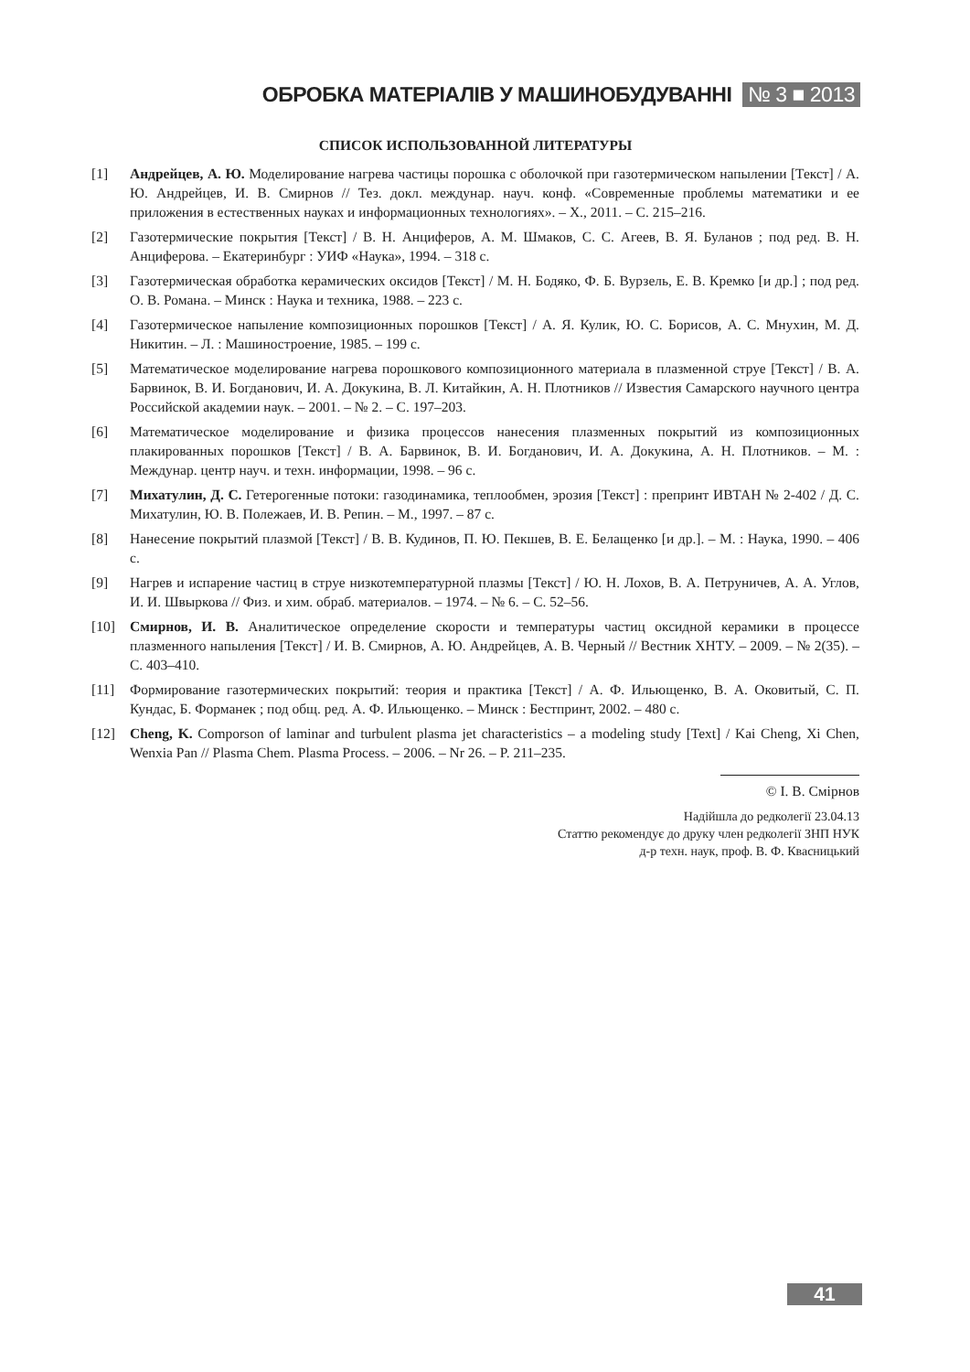ОБРОБКА МАТЕРІАЛІВ У МАШИНОБУДУВАННІ № 3 ■ 2013
СПИСОК ИСПОЛЬЗОВАННОЙ ЛИТЕРАТУРЫ
[1] Андрейцев, А. Ю. Моделирование нагрева частицы порошка с оболочкой при газотермическом напылении [Текст] / А. Ю. Андрейцев, И. В. Смирнов // Тез. докл. междунар. науч. конф. «Современные проблемы математики и ее приложения в естественных науках и информационных технологиях». – Х., 2011. – С. 215–216.
[2] Газотермические покрытия [Текст] / В. Н. Анциферов, А. М. Шмаков, С. С. Агеев, В. Я. Буланов ; под ред. В. Н. Анциферова. – Екатеринбург : УИФ «Наука», 1994. – 318 с.
[3] Газотермическая обработка керамических оксидов [Текст] / М. Н. Бодяко, Ф. Б. Вурзель, Е. В. Кремко [и др.] ; под ред. О. В. Романа. – Минск : Наука и техника, 1988. – 223 с.
[4] Газотермическое напыление композиционных порошков [Текст] / А. Я. Кулик, Ю. С. Борисов, А. С. Мнухин, М. Д. Никитин. – Л. : Машиностроение, 1985. – 199 с.
[5] Математическое моделирование нагрева порошкового композиционного материала в плазменной струе [Текст] / В. А. Барвинок, В. И. Богданович, И. А. Докукина, В. Л. Китайкин, А. Н. Плотников // Известия Самарского научного центра Российской академии наук. – 2001. – № 2. – С. 197–203.
[6] Математическое моделирование и физика процессов нанесения плазменных покрытий из композиционных плакированных порошков [Текст] / В. А. Барвинок, В. И. Богданович, И. А. Докукина, А. Н. Плотников. – М. : Междунар. центр науч. и техн. информации, 1998. – 96 с.
[7] Михатулин, Д. С. Гетерогенные потоки: газодинамика, теплообмен, эрозия [Текст] : препринт ИВТАН № 2-402 / Д. С. Михатулин, Ю. В. Полежаев, И. В. Репин. – М., 1997. – 87 с.
[8] Нанесение покрытий плазмой [Текст] / В. В. Кудинов, П. Ю. Пекшев, В. Е. Белащенко [и др.]. – М. : Наука, 1990. – 406 с.
[9] Нагрев и испарение частиц в струе низкотемпературной плазмы [Текст] / Ю. Н. Лохов, В. А. Петруничев, А. А. Углов, И. И. Швыркова // Физ. и хим. обраб. материалов. – 1974. – № 6. – С. 52–56.
[10] Смирнов, И. В. Аналитическое определение скорости и температуры частиц оксидной керамики в процессе плазменного напыления [Текст] / И. В. Смирнов, А. Ю. Андрейцев, А. В. Черный // Вестник ХНТУ. – 2009. – № 2(35). – С. 403–410.
[11] Формирование газотермических покрытий: теория и практика [Текст] / А. Ф. Ильющенко, В. А. Оковитый, С. П. Кундас, Б. Форманек ; под общ. ред. А. Ф. Ильющенко. – Минск : Бестпринт, 2002. – 480 с.
[12] Cheng, K. Comporson of laminar and turbulent plasma jet characteristics – a modeling study [Text] / Kai Cheng, Xi Chen, Wenxia Pan // Plasma Chem. Plasma Process. – 2006. – Nr 26. – P. 211–235.
© І. В. Смірнов
Надійшла до редколегії 23.04.13
Статтю рекомендує до друку член редколегії ЗНП НУК
д-р техн. наук, проф. В. Ф. Квасницький
41